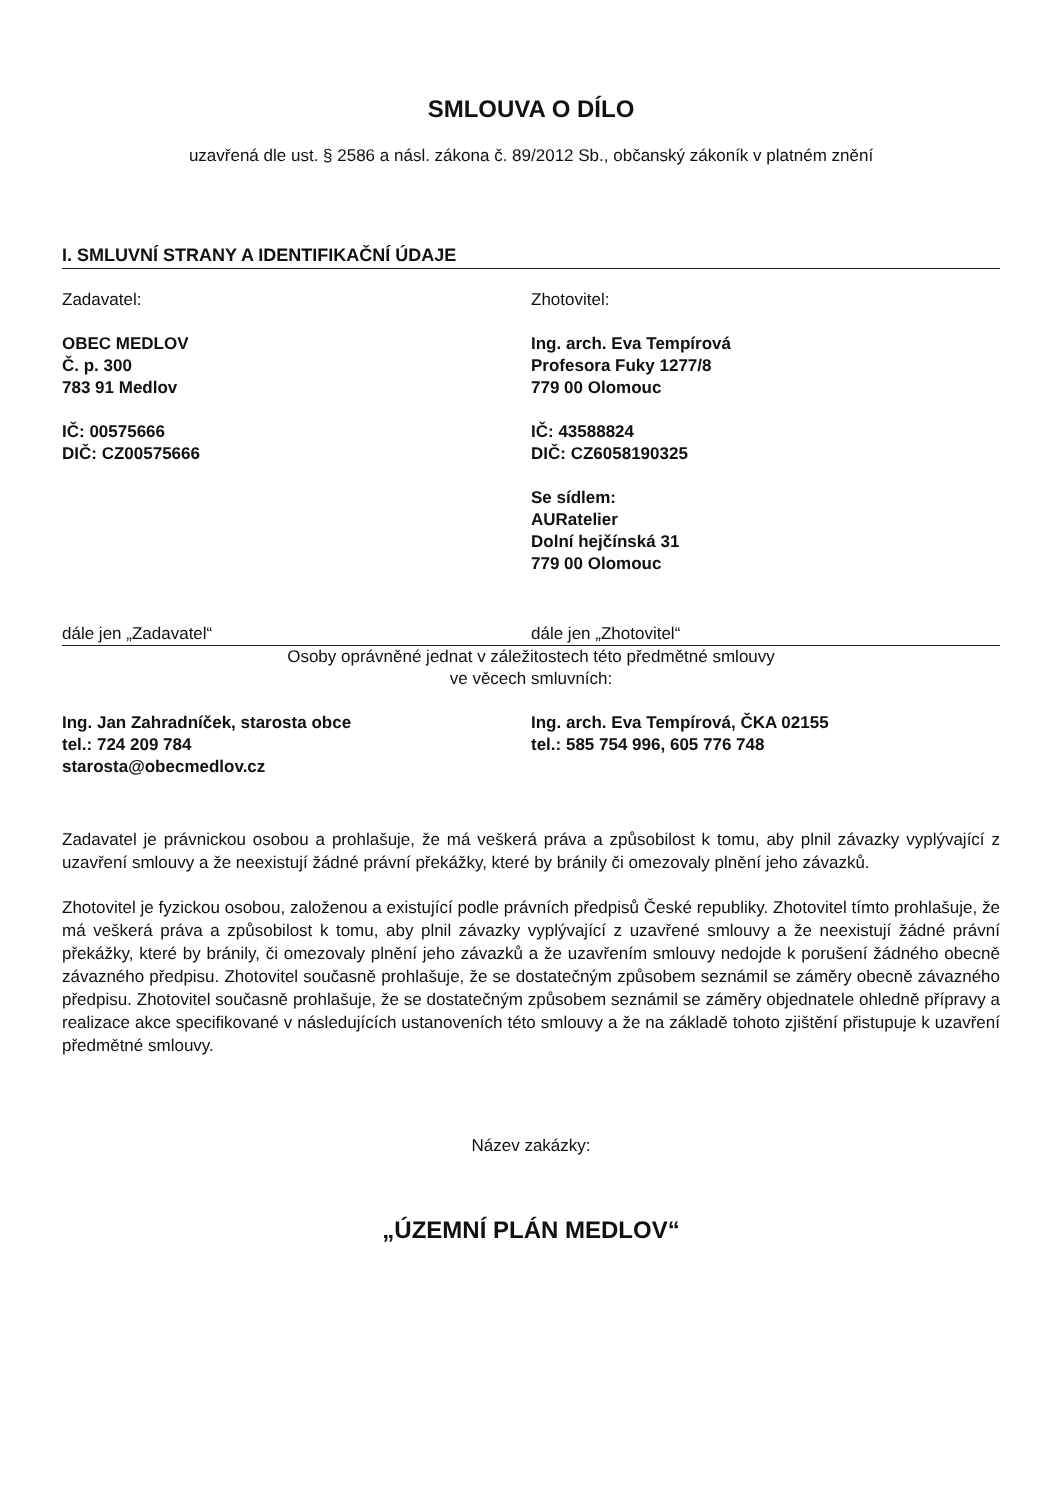SMLOUVA O DÍLO
uzavřená dle ust. § 2586 a násl. zákona č. 89/2012 Sb., občanský zákoník v platném znění
I. SMLUVNÍ STRANY A IDENTIFIKAČNÍ ÚDAJE
Zadavatel:
OBEC MEDLOV
Č. p. 300
783 91 Medlov
IČ: 00575666
DIČ: CZ00575666
Zhotovitel:
Ing. arch. Eva Tempírová
Profesora Fuky 1277/8
779 00 Olomouc
IČ: 43588824
DIČ: CZ6058190325
Se sídlem:
AURatelier
Dolní hejčínská 31
779 00 Olomouc
dále jen „Zadavatel“ dále jen „Zhotovitel“
Osoby oprávněné jednat v záležitostech této předmětné smlouvy
ve věcech smluvních:
Ing. Jan Zahradníček, starosta obce
tel.: 724 209 784
starosta@obecmedlov.cz
Ing. arch. Eva Tempírová, ČKA 02155
tel.: 585 754 996, 605 776 748
Zadavatel je právnickou osobou a prohlašuje, že má veškerá práva a způsobilost k tomu, aby plnil závazky vyplývající z uzavření smlouvy a že neexistují žádné právní překážky, které by bránily či omezovaly plnění jeho závazků.
Zhotovitel je fyzickou osobou, založenou a existující podle právních předpisů České republiky. Zhotovitel tímto prohlašuje, že má veškerá práva a způsobilost k tomu, aby plnil závazky vyplývající z uzavřené smlouvy a že neexistují žádné právní překážky, které by bránily, či omezovaly plnění jeho závazků a že uzavřením smlouvy nedojde k porušení žádného obecně závazného předpisu. Zhotovitel současně prohlašuje, že se dostatečným způsobem seznámil se záměry obecně závazného předpisu. Zhotovitel současně prohlašuje, že se dostatečným způsobem seznámil se záměry objednatele ohledně přípravy a realizace akce specifikované v následujících ustanoveních této smlouvy a že na základě tohoto zjištění přistupuje k uzavření předmětné smlouvy.
Název zakázky:
„ÚZEMNÍ PLÁN MEDLOV“